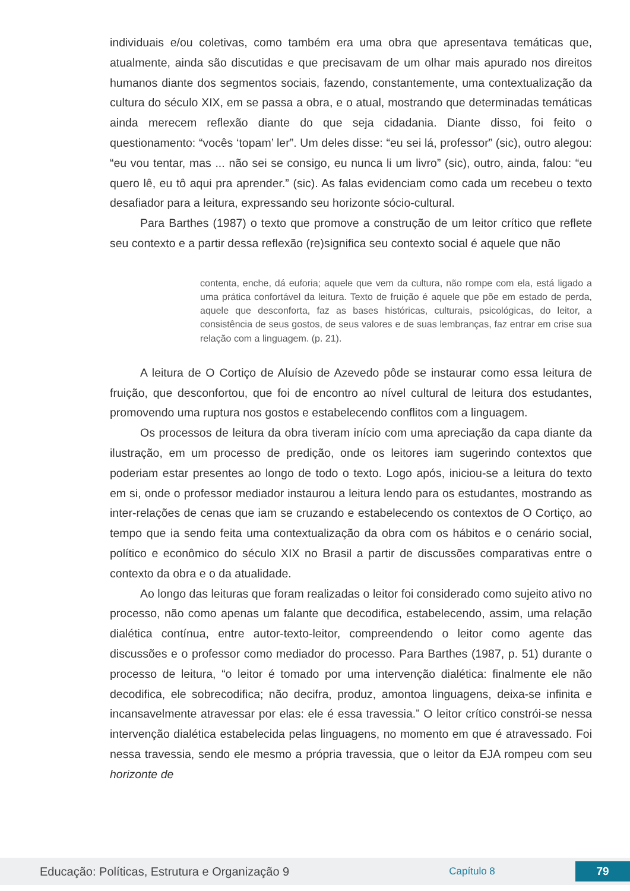individuais e/ou coletivas, como também era uma obra que apresentava temáticas que, atualmente, ainda são discutidas e que precisavam de um olhar mais apurado nos direitos humanos diante dos segmentos sociais, fazendo, constantemente, uma contextualização da cultura do século XIX, em se passa a obra, e o atual, mostrando que determinadas temáticas ainda merecem reflexão diante do que seja cidadania. Diante disso, foi feito o questionamento: “vocês ‘topam’ ler”. Um deles disse: “eu sei lá, professor” (sic), outro alegou: “eu vou tentar, mas ... não sei se consigo, eu nunca li um livro” (sic), outro, ainda, falou: “eu quero lê, eu tô aqui pra aprender.” (sic). As falas evidenciam como cada um recebeu o texto desafiador para a leitura, expressando seu horizonte sócio-cultural.
Para Barthes (1987) o texto que promove a construção de um leitor crítico que reflete seu contexto e a partir dessa reflexão (re)significa seu contexto social é aquele que não
contenta, enche, dá euforia; aquele que vem da cultura, não rompe com ela, está ligado a uma prática confortável da leitura. Texto de fruição é aquele que põe em estado de perda, aquele que desconforta, faz as bases históricas, culturais, psicológicas, do leitor, a consistência de seus gostos, de seus valores e de suas lembranças, faz entrar em crise sua relação com a linguagem. (p. 21).
A leitura de O Cortiço de Aluísio de Azevedo pôde se instaurar como essa leitura de fruição, que desconfortou, que foi de encontro ao nível cultural de leitura dos estudantes, promovendo uma ruptura nos gostos e estabelecendo conflitos com a linguagem.
Os processos de leitura da obra tiveram início com uma apreciação da capa diante da ilustração, em um processo de predição, onde os leitores iam sugerindo contextos que poderiam estar presentes ao longo de todo o texto. Logo após, iniciou-se a leitura do texto em si, onde o professor mediador instaurou a leitura lendo para os estudantes, mostrando as inter-relações de cenas que iam se cruzando e estabelecendo os contextos de O Cortiço, ao tempo que ia sendo feita uma contextualização da obra com os hábitos e o cenário social, político e econômico do século XIX no Brasil a partir de discussões comparativas entre o contexto da obra e o da atualidade.
Ao longo das leituras que foram realizadas o leitor foi considerado como sujeito ativo no processo, não como apenas um falante que decodifica, estabelecendo, assim, uma relação dialética contínua, entre autor-texto-leitor, compreendendo o leitor como agente das discussões e o professor como mediador do processo. Para Barthes (1987, p. 51) durante o processo de leitura, “o leitor é tomado por uma intervenção dialética: finalmente ele não decodifica, ele sobrecodifica; não decifra, produz, amontoa linguagens, deixa-se infinita e incansavelmente atravessar por elas: ele é essa travessia.” O leitor crítico constrói-se nessa intervenção dialética estabelecida pelas linguagens, no momento em que é atravessado. Foi nessa travessia, sendo ele mesmo a própria travessia, que o leitor da EJA rompeu com seu horizonte de
Educação: Políticas, Estrutura e Organização 9 Capítulo 8 79